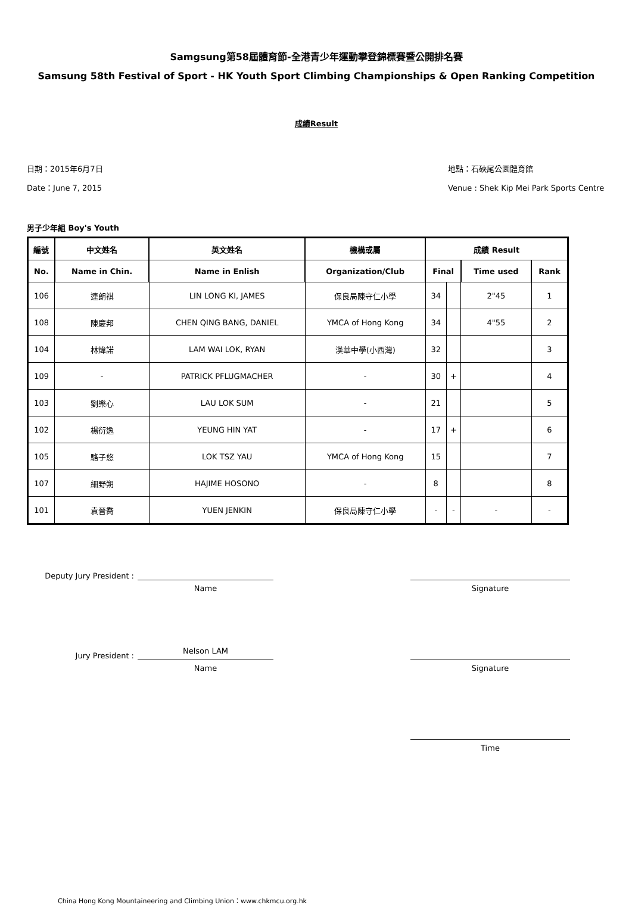Samgsung第58屆體育節-全港青少年運動攀登錦標賽暨公開排名賽
Samsung 58th Festival of Sport - HK Youth Sport Climbing Championships & Open Ranking Competition
成績Result
日期：2015年6月7日
Date：June 7, 2015
地點：石硤尾公園體育館
Venue : Shek Kip Mei Park Sports Centre
男子少年組 Boy's Youth
| 編號 | 中文姓名 | 英文姓名 | 機構或屬 | 成績 Result | | | |
| --- | --- | --- | --- | --- | --- | --- | --- |
| No. | Name in Chin. | Name in Enlish | Organization/Club | Final | | Time used | Rank |
| 106 | 連朗祺 | LIN LONG KI, JAMES | 保良局陳守仁小學 | 34 | | 2"45 | 1 |
| 108 | 陳慶邦 | CHEN QING BANG, DANIEL | YMCA of Hong Kong | 34 | | 4"55 | 2 |
| 104 | 林煒諾 | LAM WAI LOK, RYAN | 漢華中學(小西灣) | 32 | | | 3 |
| 109 | - | PATRICK PFLUGMACHER | - | 30 | + | | 4 |
| 103 | 劉樂心 | LAU LOK SUM | - | 21 | | | 5 |
| 102 | 楊衍逸 | YEUNG HIN YAT | - | 17 | + | | 6 |
| 105 | 駱子悠 | LOK TSZ YAU | YMCA of Hong Kong | 15 | | | 7 |
| 107 | 細野朔 | HAJIME HOSONO | - | 8 | | | 8 |
| 101 | 袁晉喬 | YUEN JENKIN | 保良局陳守仁小學 | - | - | - | - |
Deputy Jury President :
Name Signature
Jury President :
Nelson LAM
Name Signature
Time
China Hong Kong Mountaineering and Climbing Union：www.chkmcu.org.hk